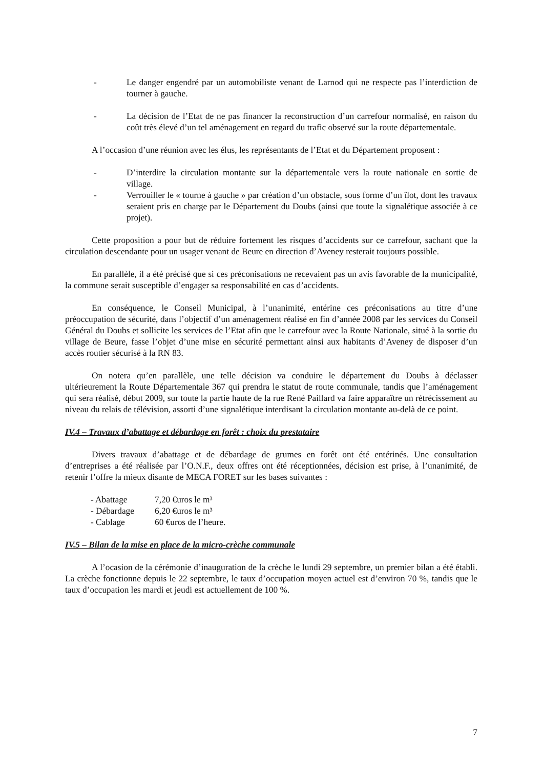- Le danger engendré par un automobiliste venant de Larnod qui ne respecte pas l’interdiction de tourner à gauche.
- La décision de l’Etat de ne pas financer la reconstruction d’un carrefour normalisé, en raison du coût très élevé d’un tel aménagement en regard du trafic observé sur la route départementale.
A l’occasion d’une réunion avec les élus, les représentants de l’Etat et du Département proposent :
- D’interdire la circulation montante sur la départementale vers la route nationale en sortie de village.
- Verrouiller le « tourne à gauche » par création d’un obstacle, sous forme d’un îlot, dont les travaux seraient pris en charge par le Département du Doubs (ainsi que toute la signalétique associée à ce projet).
Cette proposition a pour but de réduire fortement les risques d’accidents sur ce carrefour, sachant que la circulation descendante pour un usager venant de Beure en direction d’Aveney resterait toujours possible.
En parallèle, il a été précisé que si ces préconisations ne recevaient pas un avis favorable de la municipalité, la commune serait susceptible d’engager sa responsabilité en cas d’accidents.
En conséquence, le Conseil Municipal, à l’unanimité, entérine ces préconisations au titre d’une préoccupation de sécurité, dans l’objectif d’un aménagement réalisé en fin d’année 2008 par les services du Conseil Général du Doubs et sollicite les services de l’Etat afin que le carrefour avec la Route Nationale, situé à la sortie du village de Beure, fasse l’objet d’une mise en sécurité permettant ainsi aux habitants d’Aveney de disposer d’un accès routier sécurisé à la RN 83.
On notera qu’en parallèle, une telle décision va conduire le département du Doubs à déclasser ultérieurement la Route Départementale 367 qui prendra le statut de route communale, tandis que l’aménagement qui sera réalisé, début 2009, sur toute la partie haute de la rue René Paillard va faire apparaître un rétrécissement au niveau du relais de télévision, assorti d’une signalétique interdisant la circulation montante au-delà de ce point.
IV.4 – Travaux d’abattage et débardage en forêt : choix du prestataire
Divers travaux d’abattage et de débardage de grumes en forêt ont été entérinés. Une consultation d’entreprises a été réalisée par l’O.N.F., deux offres ont été réceptionnées, décision est prise, à l’unanimité, de retenir l’offre la mieux disante de MECA FORET sur les bases suivantes :
| - Abattage | 7,20 €uros le m³ |
| - Débardage | 6,20 €uros le m³ |
| - Cablage | 60 €uros de l’heure. |
IV.5 – Bilan de la mise en place de la micro-crèche communale
A l’ocasion de la cérémonie d’inauguration de la crèche le lundi 29 septembre, un premier bilan a été établi. La crèche fonctionne depuis le 22 septembre, le taux d’occupation moyen actuel est d’environ 70 %, tandis que le taux d’occupation les mardi et jeudi est actuellement de 100 %.
7